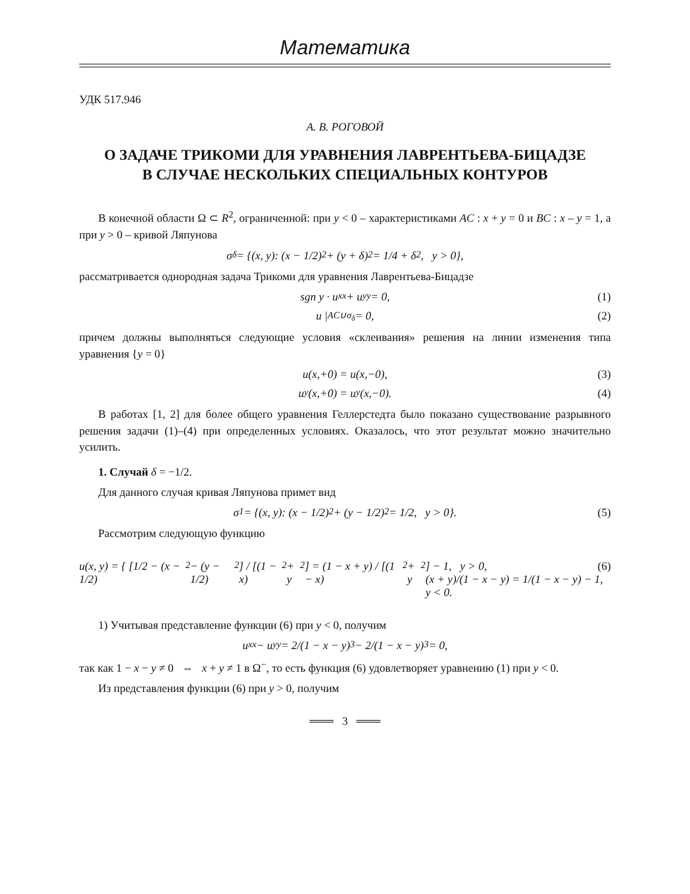Математика
УДК 517.946
А. В. РОГОВОЙ
О ЗАДАЧЕ ТРИКОМИ ДЛЯ УРАВНЕНИЯ ЛАВРЕНТЬЕВА-БИЦАДЗЕ
В СЛУЧАЕ НЕСКОЛЬКИХ СПЕЦИАЛЬНЫХ КОНТУРОВ
В конечной области Ω ⊂ R<sup>2</sup>, ограниченной: при y < 0 – характеристиками AC : x + y = 0 и BC : x – y = 1, а при y > 0 – кривой Ляпунова
σ<sub>δ</sub> = {(x, y): (x − 1/2)<sup>2</sup> + (y + δ)<sup>2</sup> = 1/4 + δ<sup>2</sup>, y > 0},
рассматривается однородная задача Трикоми для уравнения Лаврентьева-Бицадзе
sgn y · u<sub>xx</sub> + u<sub>yy</sub> = 0, (1)
u |<sub>AC∪σ<sub>δ</sub></sub> = 0, (2)
причем должны выполняться следующие условия «склеивания» решения на линии изменения типа уравнения {y = 0}
u(x,+0) = u(x,−0), (3)
u<sub>y</sub>(x,+0) = u<sub>y</sub>(x,−0). (4)
В работах [1, 2] для более общего уравнения Геллерстедта было показано существование разрывного решения задачи (1)–(4) при определенных условиях. Оказалось, что этот результат можно значительно усилить.
1. Случай δ = −1/2.
Для данного случая кривая Ляпунова примет вид
σ<sub>1</sub> = {(x, y): (x − 1/2)<sup>2</sup> + (y − 1/2)<sup>2</sup> = 1/2, y > 0}. (5)
Рассмотрим следующую функцию
u(x, y) = { [1/2 − (x − 1/2)<sup>2</sup> − (y − 1/2)<sup>2</sup>] / [(1 − x)<sup>2</sup> + y<sup>2</sup>] = (1 − x + y) / [(1 − x)<sup>2</sup> + y<sup>2</sup>] − 1, y > 0,
(x + y)/(1 − x − y) = 1/(1 − x − y) − 1, y < 0. (6)
1) Учитывая представление функции (6) при y < 0, получим
u<sub>xx</sub> − u<sub>yy</sub> = 2/(1 − x − y)<sup>3</sup> − 2/(1 − x − y)<sup>3</sup> = 0,
так как 1 − x − y ≠ 0 ⇔ x + y ≠ 1 в Ω<sup>−</sup>, то есть функция (6) удовлетворяет уравнению (1) при y < 0.
Из представления функции (6) при y > 0, получим
═══ 3 ═══